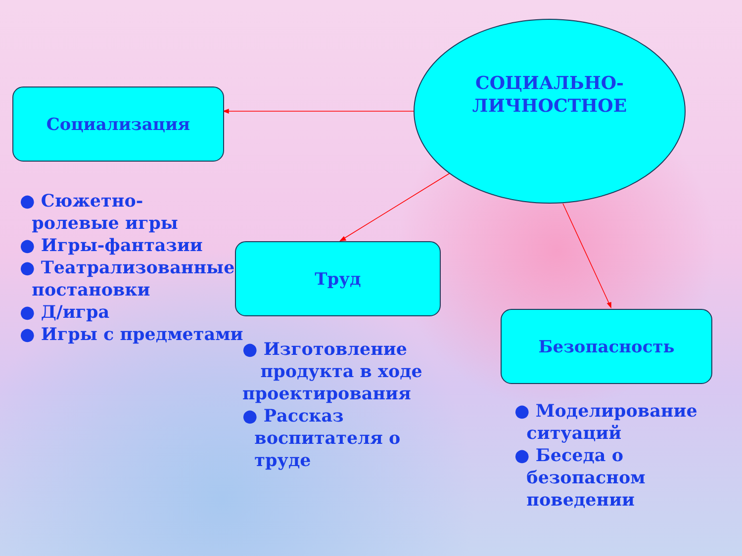СОЦИАЛЬНО-
ЛИЧНОСТНОЕ
Социализация
● Сюжетно-
ролевые игры
● Игры-фантазии
● Театрализованные
постановки
● Д/игра
● Игры с предметами
Труд
● Изготовление
продукта в ходе
проектирования
● Рассказ
воспитателя о
труде
Безопасность
● Моделирование
ситуаций
● Беседа о
безопасном
поведении